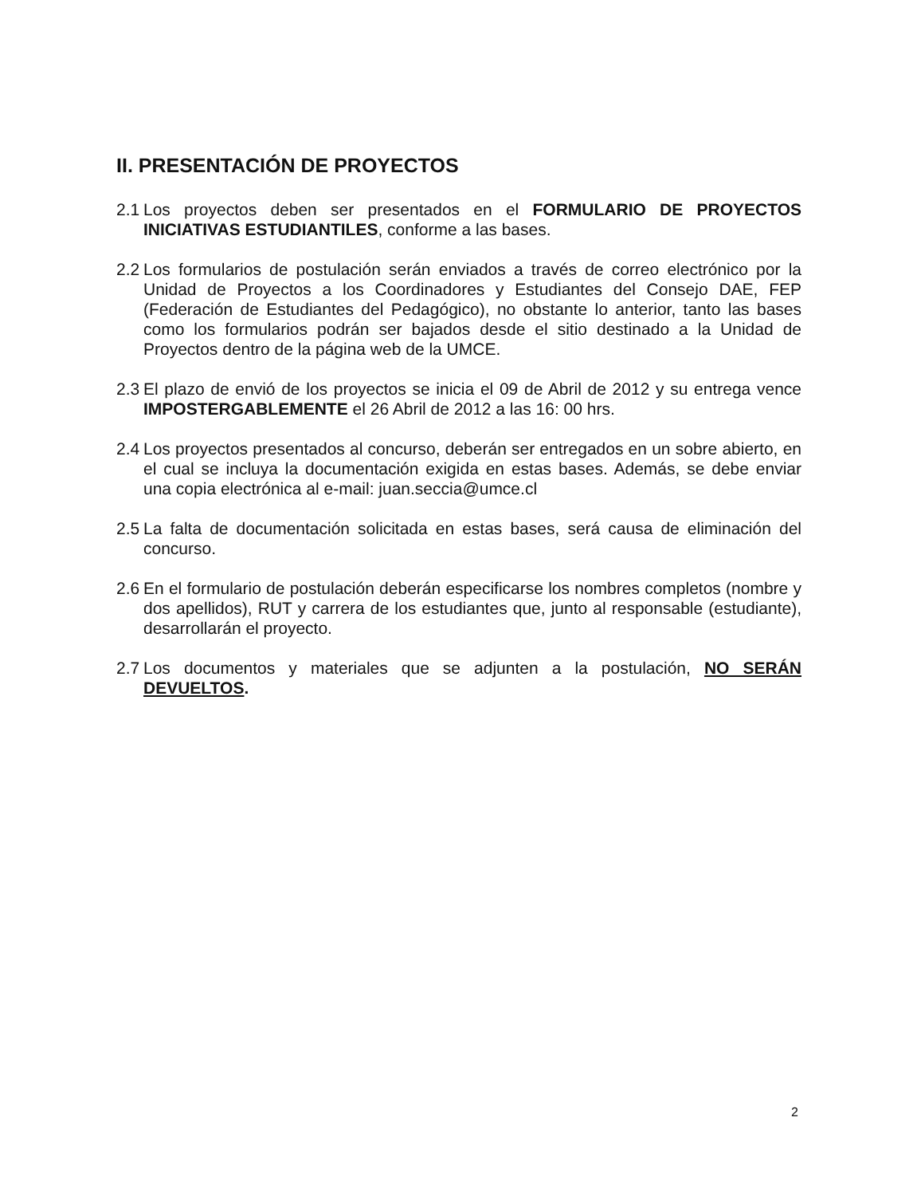II. PRESENTACIÓN DE PROYECTOS
2.1 Los proyectos deben ser presentados en el FORMULARIO DE PROYECTOS INICIATIVAS ESTUDIANTILES, conforme a las bases.
2.2 Los formularios de postulación serán enviados a través de correo electrónico por la Unidad de Proyectos a los Coordinadores y Estudiantes del Consejo DAE, FEP (Federación de Estudiantes del Pedagógico), no obstante lo anterior, tanto las bases como los formularios podrán ser bajados desde el sitio destinado a la Unidad de Proyectos dentro de la página web de la UMCE.
2.3 El plazo de envió de los proyectos se inicia el 09 de Abril de 2012 y su entrega vence IMPOSTERGABLEMENTE el 26 Abril de 2012 a las 16: 00 hrs.
2.4 Los proyectos presentados al concurso, deberán ser entregados en un sobre abierto, en el cual se incluya la documentación exigida en estas bases. Además, se debe enviar una copia electrónica al e-mail: juan.seccia@umce.cl
2.5 La falta de documentación solicitada en estas bases, será causa de eliminación del concurso.
2.6 En el formulario de postulación deberán especificarse los nombres completos (nombre y dos apellidos), RUT y carrera de los estudiantes que, junto al responsable (estudiante), desarrollarán el proyecto.
2.7 Los documentos y materiales que se adjunten a la postulación, NO SERÁN DEVUELTOS.
2